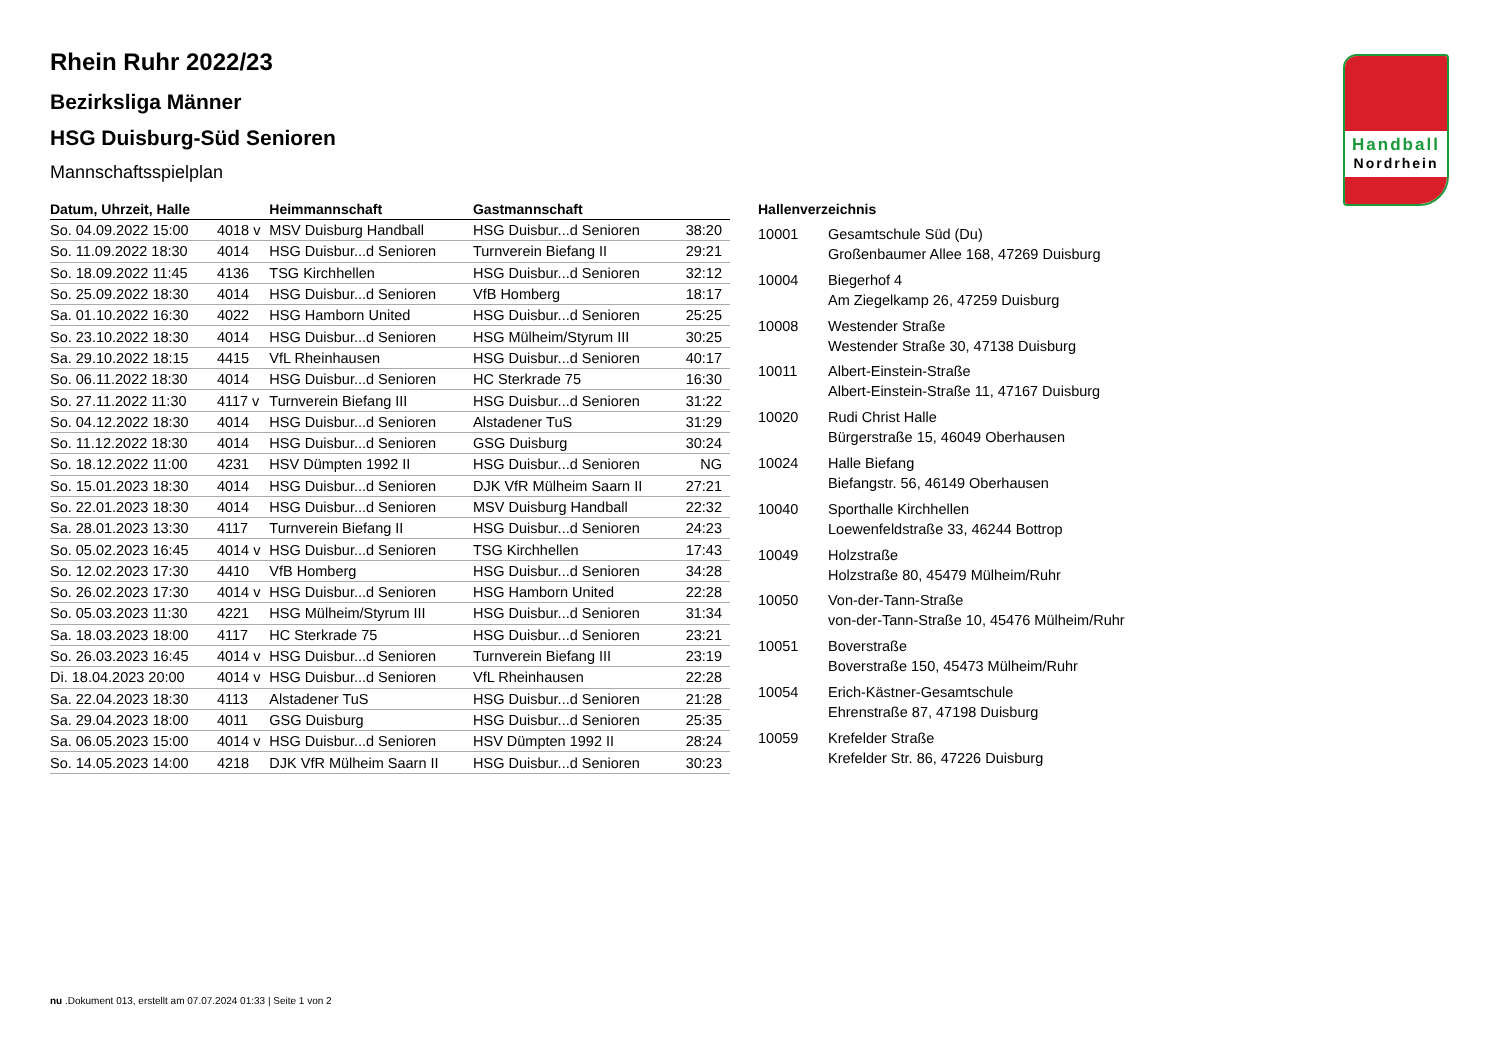Handball
Nordrhein
Rhein Ruhr 2022/23
Bezirksliga Männer
HSG Duisburg-Süd Senioren
Mannschaftsspielplan
| Datum, Uhrzeit, Halle | | Heimmannschaft | Gastmannschaft | |
| --- | --- | --- | --- | --- |
| So. 04.09.2022 15:00 | 4018 v | MSV Duisburg Handball | HSG Duisbur...d Senioren | 38:20 |
| So. 11.09.2022 18:30 | 4014 | HSG Duisbur...d Senioren | Turnverein Biefang II | 29:21 |
| So. 18.09.2022 11:45 | 4136 | TSG Kirchhellen | HSG Duisbur...d Senioren | 32:12 |
| So. 25.09.2022 18:30 | 4014 | HSG Duisbur...d Senioren | VfB Homberg | 18:17 |
| Sa. 01.10.2022 16:30 | 4022 | HSG Hamborn United | HSG Duisbur...d Senioren | 25:25 |
| So. 23.10.2022 18:30 | 4014 | HSG Duisbur...d Senioren | HSG Mülheim/Styrum III | 30:25 |
| Sa. 29.10.2022 18:15 | 4415 | VfL Rheinhausen | HSG Duisbur...d Senioren | 40:17 |
| So. 06.11.2022 18:30 | 4014 | HSG Duisbur...d Senioren | HC Sterkrade 75 | 16:30 |
| So. 27.11.2022 11:30 | 4117 v | Turnverein Biefang III | HSG Duisbur...d Senioren | 31:22 |
| So. 04.12.2022 18:30 | 4014 | HSG Duisbur...d Senioren | Alstadener TuS | 31:29 |
| So. 11.12.2022 18:30 | 4014 | HSG Duisbur...d Senioren | GSG Duisburg | 30:24 |
| So. 18.12.2022 11:00 | 4231 | HSV Dümpten 1992 II | HSG Duisbur...d Senioren | NG |
| So. 15.01.2023 18:30 | 4014 | HSG Duisbur...d Senioren | DJK VfR Mülheim Saarn II | 27:21 |
| So. 22.01.2023 18:30 | 4014 | HSG Duisbur...d Senioren | MSV Duisburg Handball | 22:32 |
| Sa. 28.01.2023 13:30 | 4117 | Turnverein Biefang II | HSG Duisbur...d Senioren | 24:23 |
| So. 05.02.2023 16:45 | 4014 v | HSG Duisbur...d Senioren | TSG Kirchhellen | 17:43 |
| So. 12.02.2023 17:30 | 4410 | VfB Homberg | HSG Duisbur...d Senioren | 34:28 |
| So. 26.02.2023 17:30 | 4014 v | HSG Duisbur...d Senioren | HSG Hamborn United | 22:28 |
| So. 05.03.2023 11:30 | 4221 | HSG Mülheim/Styrum III | HSG Duisbur...d Senioren | 31:34 |
| Sa. 18.03.2023 18:00 | 4117 | HC Sterkrade 75 | HSG Duisbur...d Senioren | 23:21 |
| So. 26.03.2023 16:45 | 4014 v | HSG Duisbur...d Senioren | Turnverein Biefang III | 23:19 |
| Di. 18.04.2023 20:00 | 4014 v | HSG Duisbur...d Senioren | VfL Rheinhausen | 22:28 |
| Sa. 22.04.2023 18:30 | 4113 | Alstadener TuS | HSG Duisbur...d Senioren | 21:28 |
| Sa. 29.04.2023 18:00 | 4011 | GSG Duisburg | HSG Duisbur...d Senioren | 25:35 |
| Sa. 06.05.2023 15:00 | 4014 v | HSG Duisbur...d Senioren | HSV Dümpten 1992 II | 28:24 |
| So. 14.05.2023 14:00 | 4218 | DJK VfR Mülheim Saarn II | HSG Duisbur...d Senioren | 30:23 |
| Hallenverzeichnis | |
| --- | --- |
| 10001 | Gesamtschule Süd (Du) Großenbaumer Allee 168, 47269 Duisburg |
| 10004 | Biegerhof 4 Am Ziegelkamp 26, 47259 Duisburg |
| 10008 | Westender Straße Westender Straße 30, 47138 Duisburg |
| 10011 | Albert-Einstein-Straße Albert-Einstein-Straße 11, 47167 Duisburg |
| 10020 | Rudi Christ Halle Bürgerstraße 15, 46049 Oberhausen |
| 10024 | Halle Biefang Biefangstr. 56, 46149 Oberhausen |
| 10040 | Sporthalle Kirchhellen Loewenfeldstraße 33, 46244 Bottrop |
| 10049 | Holzstraße Holzstraße 80, 45479 Mülheim/Ruhr |
| 10050 | Von-der-Tann-Straße von-der-Tann-Straße 10, 45476 Mülheim/Ruhr |
| 10051 | Boverstraße Boverstraße 150, 45473 Mülheim/Ruhr |
| 10054 | Erich-Kästner-Gesamtschule Ehrenstraße 87, 47198 Duisburg |
| 10059 | Krefelder Straße Krefelder Str. 86, 47226 Duisburg |
nu .Dokument 013, erstellt am 07.07.2024 01:33 | Seite 1 von 2